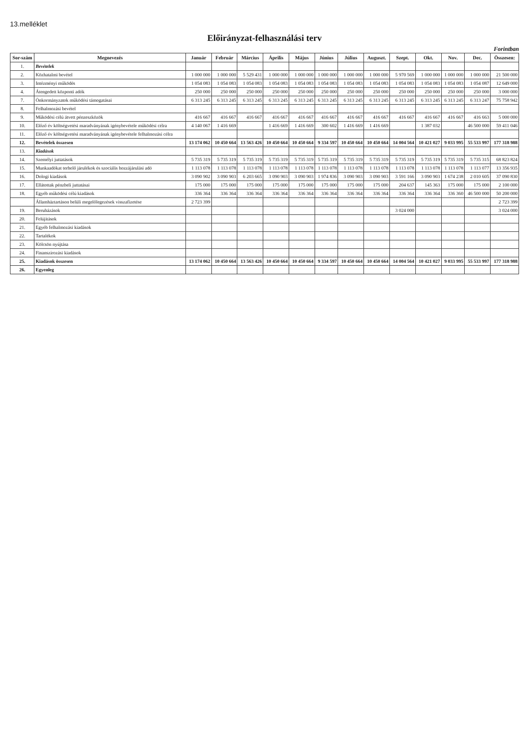13.melléklet
Előirányzat-felhasználási terv
Forintban
| Sor-szám | Megnevezés | Január | Február | Március | Április | Május | Június | Július | Auguszt. | Szept. | Okt. | Nov. | Dec. | Összesen: |
| --- | --- | --- | --- | --- | --- | --- | --- | --- | --- | --- | --- | --- | --- | --- |
| 1. | Bevételek | | | | | | | | | | | | | |
| 2. | Közhatalmi bevétel | 1 000 000 | 1 000 000 | 5 529 431 | 1 000 000 | 1 000 000 | 1 000 000 | 1 000 000 | 1 000 000 | 5 970 569 | 1 000 000 | 1 000 000 | 1 000 000 | 21 500 000 |
| 3. | Intézményi működés | 1 054 083 | 1 054 083 | 1 054 083 | 1 054 083 | 1 054 083 | 1 054 083 | 1 054 083 | 1 054 083 | 1 054 083 | 1 054 083 | 1 054 083 | 1 054 087 | 12 649 000 |
| 4. | Átengedett központi adók | 250 000 | 250 000 | 250 000 | 250 000 | 250 000 | 250 000 | 250 000 | 250 000 | 250 000 | 250 000 | 250 000 | 250 000 | 3 000 000 |
| 7. | Önkormányzatok működési támogatásai | 6 313 245 | 6 313 245 | 6 313 245 | 6 313 245 | 6 313 245 | 6 313 245 | 6 313 245 | 6 313 245 | 6 313 245 | 6 313 245 | 6 313 245 | 6 313 247 | 75 758 942 |
| 8. | Felhalmozási bevétel | | | | | | | | | | | | | |
| 9. | Működési célú átvett pénzeszközök | 416 667 | 416 667 | 416 667 | 416 667 | 416 667 | 416 667 | 416 667 | 416 667 | 416 667 | 416 667 | 416 667 | 416 663 | 5 000 000 |
| 10. | Előző év költségvetési maradványának igénybevétele működési célra | 4 140 067 | 1 416 669 | | 1 416 669 | 1 416 669 | 300 602 | 1 416 669 | 1 416 669 | | 1 387 032 | | 46 500 000 | 59 411 046 |
| 11. | Előző év költségvetési maradványának igénybevétele felhalmozási célra | | | | | | | | | | | | | |
| 12. | Bevételek összesen | 13 174 062 | 10 450 664 | 13 563 426 | 10 450 664 | 10 450 664 | 9 334 597 | 10 450 664 | 10 450 664 | 14 004 564 | 10 421 027 | 9 033 995 | 55 533 997 | 177 318 988 |
| 13. | Kiadások | | | | | | | | | | | | | |
| 14. | Személyi juttatások | 5 735 319 | 5 735 319 | 5 735 319 | 5 735 319 | 5 735 319 | 5 735 319 | 5 735 319 | 5 735 319 | 5 735 319 | 5 735 319 | 5 735 319 | 5 735 315 | 68 823 824 |
| 15. | Munkaadókat terhelő járulékok és szociális hozzájárulási adó | 1 113 078 | 1 113 078 | 1 113 078 | 1 113 078 | 1 113 078 | 1 113 078 | 1 113 078 | 1 113 078 | 1 113 078 | 1 113 078 | 1 113 078 | 1 113 077 | 13 356 935 |
| 16. | Dologi kiadások | 3 090 902 | 3 090 903 | 6 203 665 | 3 090 903 | 3 090 903 | 1 974 836 | 3 090 903 | 3 090 903 | 3 591 166 | 3 090 903 | 1 674 238 | 2 010 605 | 37 090 830 |
| 17. | Ellátottak pénzbeli juttatásai | 175 000 | 175 000 | 175 000 | 175 000 | 175 000 | 175 000 | 175 000 | 175 000 | 204 637 | 145 363 | 175 000 | 175 000 | 2 100 000 |
| 18. | Egyéb működési célú kiadások | 336 364 | 336 364 | 336 364 | 336 364 | 336 364 | 336 364 | 336 364 | 336 364 | 336 364 | 336 364 | 336 360 | 46 500 000 | 50 200 000 |
| | Államháztartáson belüli megelőlegezések visszafizetése | 2 723 399 | | | | | | | | | | | | 2 723 399 |
| 19. | Beruházások | | | | | | | | | 3 024 000 | | | | 3 024 000 |
| 20. | Felújítások | | | | | | | | | | | | | |
| 21. | Egyéb felhalmozási kiadások | | | | | | | | | | | | | |
| 22. | Tartalékok | | | | | | | | | | | | | |
| 23. | Kölcsön nyújtása | | | | | | | | | | | | | |
| 24. | Finanszírozási kiadások | | | | | | | | | | | | | |
| 25. | Kiadások összesen | 13 174 062 | 10 450 664 | 13 563 426 | 10 450 664 | 10 450 664 | 9 334 597 | 10 450 664 | 10 450 664 | 14 004 564 | 10 421 027 | 9 033 995 | 55 533 997 | 177 318 988 |
| 26. | Egyenleg | | | | | | | | | | | | | |